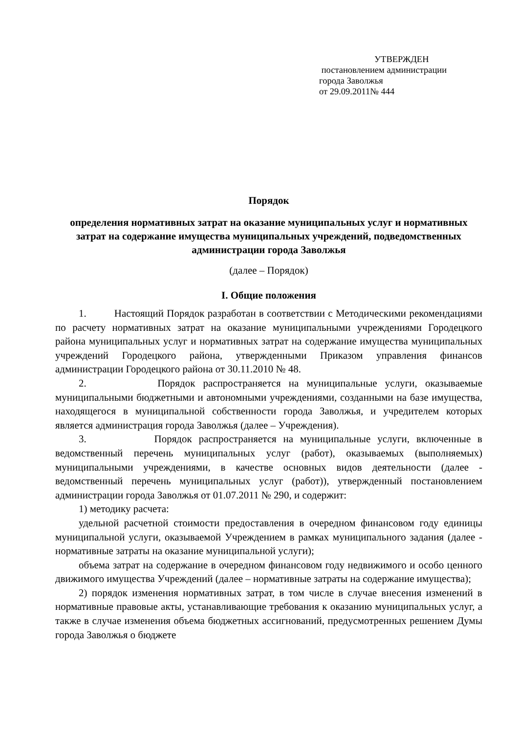УТВЕРЖДЕН
постановлением администрации
города Заволжья
от 29.09.2011№ 444
Порядок
определения нормативных затрат на оказание муниципальных услуг и нормативных затрат на содержание имущества муниципальных учреждений, подведомственных администрации города Заволжья
(далее – Порядок)
I. Общие положения
1. Настоящий Порядок разработан в соответствии с Методическими рекомендациями по расчету нормативных затрат на оказание муниципальными учреждениями Городецкого района муниципальных услуг и нормативных затрат на содержание имущества муниципальных учреждений Городецкого района, утвержденными Приказом управления финансов администрации Городецкого района от 30.11.2010 № 48.
2. Порядок распространяется на муниципальные услуги, оказываемые муниципальными бюджетными и автономными учреждениями, созданными на базе имущества, находящегося в муниципальной собственности города Заволжья, и учредителем которых является администрация города Заволжья (далее – Учреждения).
3. Порядок распространяется на муниципальные услуги, включенные в ведомственный перечень муниципальных услуг (работ), оказываемых (выполняемых) муниципальными учреждениями, в качестве основных видов деятельности (далее - ведомственный перечень муниципальных услуг (работ)), утвержденный постановлением администрации города Заволжья от 01.07.2011 № 290, и содержит:
1) методику расчета:
удельной расчетной стоимости предоставления в очередном финансовом году единицы муниципальной услуги, оказываемой Учреждением в рамках муниципального задания (далее - нормативные затраты на оказание муниципальной услуги);
объема затрат на содержание в очередном финансовом году недвижимого и особо ценного движимого имущества Учреждений (далее – нормативные затраты на содержание имущества);
2) порядок изменения нормативных затрат, в том числе в случае внесения изменений в нормативные правовые акты, устанавливающие требования к оказанию муниципальных услуг, а также в случае изменения объема бюджетных ассигнований, предусмотренных решением Думы города Заволжья о бюджете